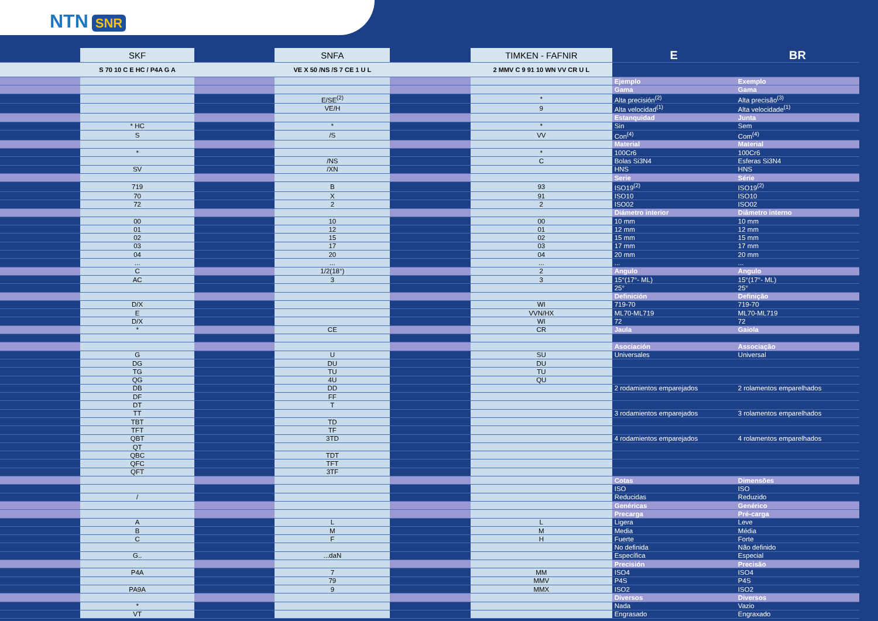NTN SNR
| | SKF | | SNFA | | TIMKEN - FAFNIR | E | BR |
| --- | --- | --- | --- | --- | --- | --- | --- |
| | S 70 10 C E HC / P4A G A | | VE X 50 /NS /S 7 CE 1 U L | | 2 MMV C 9 91 10 WN VV CR U L | | |
| | | | | | | Ejemplo | Exemplo |
| | | | | | | Gama | Gama |
| | | | E/SE<sup>(2)</sup> | | * | Alta precisión<sup>(2)</sup> | Alta precisão<sup>(3)</sup> |
| | | | VE/H | | 9 | Alta velocidad<sup>(1)</sup> | Alta velocidade<sup>(1)</sup> |
| | | | | | | Estanquidad | Junta |
| | * HC | | * | | * | Sin | Sem |
| | S | | /S | | VV | Con<sup>(4)</sup> | Com<sup>(4)</sup> |
| | | | | | | Material | Material |
| | * | | | | * | 100Cr6 | 100Cr6 |
| | | | /NS | | C | Bolas Si3N4 | Esferas Si3N4 |
| | SV | | /XN | | | HNS | HNS |
| | | | | | | Serie | Série |
| | 719 | | B | | 93 | ISO19<sup>(2)</sup> | ISO19<sup>(2)</sup> |
| | 70 | | X | | 91 | ISO10 | ISO10 |
| | 72 | | 2 | | 2 | ISO02 | ISO02 |
| | | | | | | Diámetro interior | Diâmetro interno |
| | 00 | | 10 | | 00 | 10 mm | 10 mm |
| | 01 | | 12 | | 01 | 12 mm | 12 mm |
| | 02 | | 15 | | 02 | 15 mm | 15 mm |
| | 03 | | 17 | | 03 | 17 mm | 17 mm |
| | 04 | | 20 | | 04 | 20 mm | 20 mm |
| | ... | | ... | | ... | ... | ... |
| | C | | 1/2(18°) | | 2 | Angulo | Angulo |
| | AC | | 3 | | 3 | 15°(17°- ML) | 15°(17°- ML) |
| | | | | | | 25° | 25° |
| | | | | | | Definición | Definição |
| | D/X | | | | WI | 719-70 | 719-70 |
| | E | | | | VVN/HX | ML70-ML719 | ML70-ML719 |
| | D/X | | | | WI | 72 | 72 |
| | * | | CE | | CR | Jaula | Gaiola |
| | | | | | | Asociación | Associação |
| | G | | U | | SU | Universales | Universal |
| | DG | | DU | | DU | | |
| | TG | | TU | | TU | | |
| | QG | | 4U | | QU | | |
| | DB | | DD | | | 2 rodamientos emparejados | 2 rolamentos emparelhados |
| | DF | | FF | | | | |
| | DT | | T | | | | |
| | TT | | | | | 3 rodamientos emparejados | 3 rolamentos emparelhados |
| | TBT | | TD | | | | |
| | TFT | | TF | | | | |
| | QBT | | 3TD | | | 4 rodamientos emparejados | 4 rolamentos emparelhados |
| | QT | | | | | | |
| | QBC | | TDT | | | | |
| | QFC | | TFT | | | | |
| | QFT | | 3TF | | | | |
| | | | | | | Cotas | Dimensões |
| | | | | | | ISO | ISO |
| | / | | | | | Reducidas | Reduzido |
| | | | | | | Genéricas | Genérico |
| | | | | | | Precarga | Pré-carga |
| | A | | L | | L | Ligera | Leve |
| | B | | M | | M | Media | Média |
| | C | | F | | H | Fuerte | Forte |
| | | | | | | No definida | Não definido |
| | G.. | | ...daN | | | Específica | Especial |
| | | | | | | Precisión | Precisão |
| | P4A | | 7 | | MM | ISO4 | ISO4 |
| | | | 79 | | MMV | P4S | P4S |
| | PA9A | | 9 | | MMX | ISO2 | ISO2 |
| | | | | | | Diversos | Diversos |
| | * | | | | | Nada | Vazio |
| | VT | | | | | Engrasado | Engraxado |